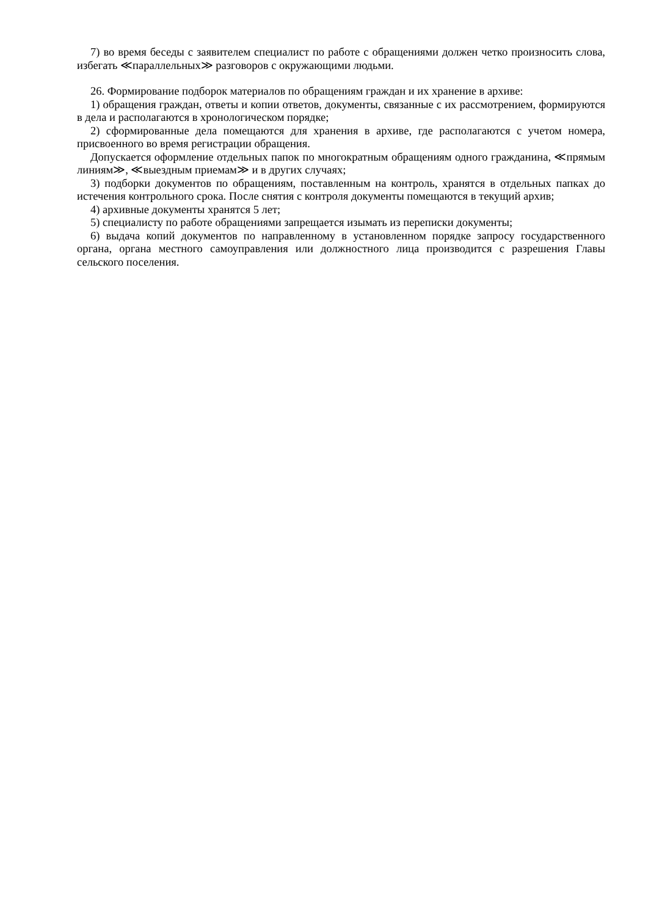7) во время беседы с заявителем специалист по работе с обращениями должен четко произносить слова, избегать ≪параллельных≫ разговоров с окружающими людьми.
26. Формирование подборок материалов по обращениям граждан и их хранение в архиве:
1) обращения граждан, ответы и копии ответов, документы, связанные с их рассмотрением, формируются в дела и располагаются в хронологическом порядке;
2) сформированные дела помещаются для хранения в архиве, где располагаются с учетом номера, присвоенного во время регистрации обращения.
Допускается оформление отдельных папок по многократным обращениям одного гражданина, ≪прямым линиям≫, ≪выездным приемам≫ и в других случаях;
3) подборки документов по обращениям, поставленным на контроль, хранятся в отдельных папках до истечения контрольного срока. После снятия с контроля документы помещаются в текущий архив;
4) архивные документы хранятся 5 лет;
5) специалисту по работе обращениями запрещается изымать из переписки документы;
6) выдача копий документов по направленному в установленном порядке запросу государственного органа, органа местного самоуправления или должностного лица производится с разрешения Главы сельского поселения.